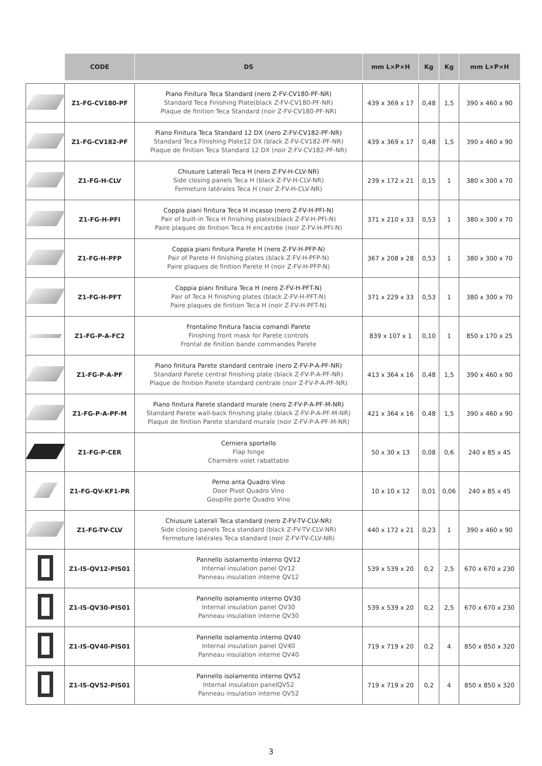| | CODE | DS | mm L×P×H | Kg | Kg | mm L×P×H |
| --- | --- | --- | --- | --- | --- | --- |
| | Z1-FG-CV180-PF | Piano Finitura Teca Standard (nero Z-FV-CV180-PF-NR) Standard Teca Finishing Plate(black Z-FV-CV180-PF-NR) Plaque de finition Teca Standard (noir Z-FV-CV180-PF-NR) | 439 x 369 x 17 | 0,48 | 1,5 | 390 x 460 x 90 |
| | Z1-FG-CV182-PF | Piano Finitura Teca Standard 12 DX (nero Z-FV-CV182-PF-NR) Standard Teca Finishing Plate12 DX (black Z-FV-CV182-PF-NR) Plaque de finition Teca Standard 12 DX (noir Z-FV-CV182-PF-NR) | 439 x 369 x 17 | 0,48 | 1,5 | 390 x 460 x 90 |
| | Z1-FG-H-CLV | Chiusure Laterali Teca H (nero Z-FV-H-CLV-NR) Side closing panels Teca H (black Z-FV-H-CLV-NR) Fermeture latérales Teca H (noir Z-FV-H-CLV-NR) | 239 x 172 x 21 | 0,15 | 1 | 380 x 300 x 70 |
| | Z1-FG-H-PFI | Coppia piani finitura Teca H incasso (nero Z-FV-H-PFI-N) Pair of built-in Teca H finishing plates(black Z-FV-H-PFI-N) Paire plaques de finition Teca H encastrée (noir Z-FV-H-PFI-N) | 371 x 210 x 33 | 0,53 | 1 | 380 x 300 x 70 |
| | Z1-FG-H-PFP | Coppia piani finitura Parete H (nero Z-FV-H-PFP-N) Pair of Parete H finishing plates (black Z-FV-H-PFP-N) Paire plaques de finition Parete H (noir Z-FV-H-PFP-N) | 367 x 208 x 28 | 0,53 | 1 | 380 x 300 x 70 |
| | Z1-FG-H-PFT | Coppia piani finitura Teca H (nero Z-FV-H-PFT-N) Pair of Teca H finishing plates (black Z-FV-H-PFT-N) Paire plaques de finition Teca H (noir Z-FV-H-PFT-N) | 371 x 229 x 33 | 0,53 | 1 | 380 x 300 x 70 |
| | Z1-FG-P-A-FC2 | Frontalino finitura fascia comandi Parete Finishing front mask for Parete controls Frontal de finition bande commandes Parete | 839 x 107 x 1 | 0,10 | 1 | 850 x 170 x 25 |
| | Z1-FG-P-A-PF | Piano finitura Parete standard centrale (nero Z-FV-P-A-PF-NR) Standard Parete central finishing plate (black Z-FV-P-A-PF-NR) Plaque de finition Parete standard centrale (noir Z-FV-P-A-PF-NR) | 413 x 364 x 16 | 0,48 | 1,5 | 390 x 460 x 90 |
| | Z1-FG-P-A-PF-M | Piano finitura Parete standard murale (nero Z-FV-P-A-PF-M-NR) Standard Parete wall-back finishing plate (black Z-FV-P-A-PF-M-NR) Plaque de finition Parete standard murale (noir Z-FV-P-A-PF-M-NR) | 421 x 364 x 16 | 0,48 | 1,5 | 390 x 460 x 90 |
| | Z1-FG-P-CER | Cerniera sportello Flap hinge Charnière volet rabattable | 50 x 30 x 13 | 0,08 | 0,6 | 240 x 85 x 45 |
| | Z1-FG-QV-KF1-PR | Perno anta Quadro Vino Door Pivot Quadro Vino Goupille porte Quadro Vino | 10 x 10 x 12 | 0,01 | 0,06 | 240 x 85 x 45 |
| | Z1-FG-TV-CLV | Chiusure Laterali Teca standard (nero Z-FV-TV-CLV-NR) Side closing panels Teca standard (black Z-FV-TV-CLV-NR) Fermeture latérales Teca standard (noir Z-FV-TV-CLV-NR) | 440 x 172 x 21 | 0,23 | 1 | 390 x 460 x 90 |
| | Z1-IS-QV12-PIS01 | Pannello isolamento interno QV12 Internal insulation panel QV12 Panneau insulation interne QV12 | 539 x 539 x 20 | 0,2 | 2,5 | 670 x 670 x 230 |
| | Z1-IS-QV30-PIS01 | Pannello isolamento interno QV30 Internal insulation panel QV30 Panneau insulation interne QV30 | 539 x 539 x 20 | 0,2 | 2,5 | 670 x 670 x 230 |
| | Z1-IS-QV40-PIS01 | Pannello isolamento interno QV40 Internal insulation panel QV40 Panneau insulation interne QV40 | 719 x 719 x 20 | 0,2 | 4 | 850 x 850 x 320 |
| | Z1-IS-QV52-PIS01 | Pannello isolamento interno QV52 Internal insulation panelQV52 Panneau insulation interne QV52 | 719 x 719 x 20 | 0,2 | 4 | 850 x 850 x 320 |
3